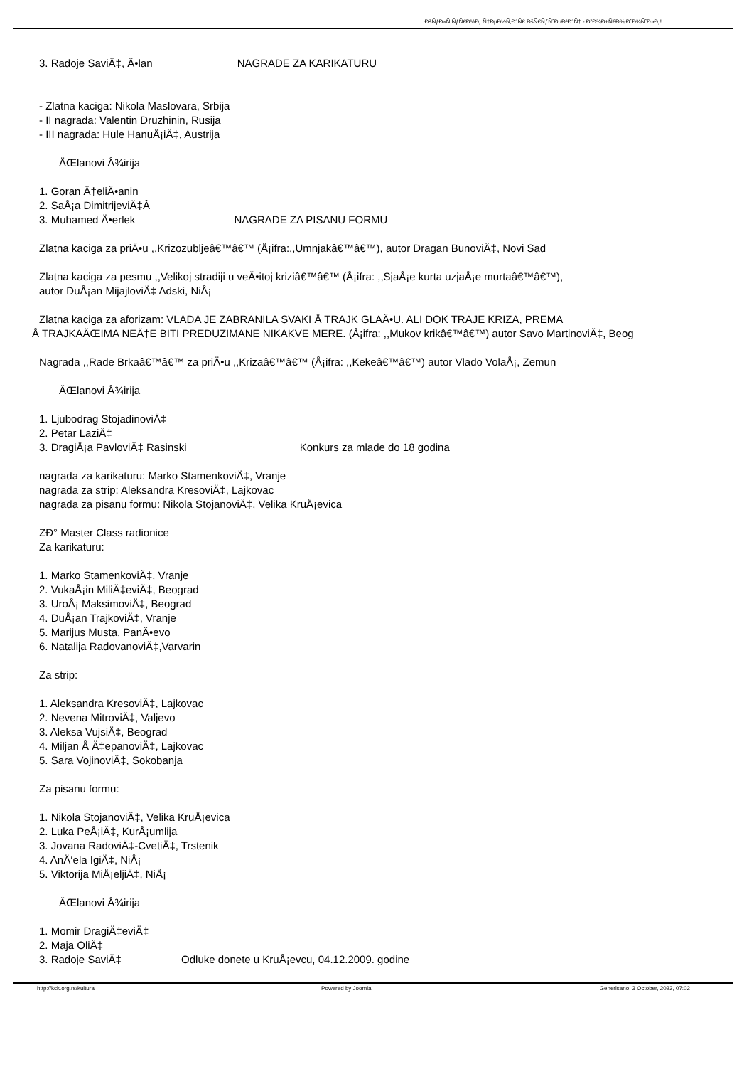ÐšÑƒÐ»Ñ‚ÑƒÑ€Ð½Ð¸ Ñ†ÐµÐ½Ñ‚Ð°Ñ€ ÐšÑ€ÑƒÑˆÐµÐ²Ð°Ñ† - Ð”Ð¾Ð±Ñ€Ð¾ Ð´Ð¾ÑˆÐ»Ð¸!
3. Radoje SaviÄ‡, Ä•lan NAGRADE ZA KARIKATURU
- Zlatna kaciga: Nikola Maslovara, Srbija
- II nagrada: Valentin Druzhinin, Rusija
- III nagrada: Hule HanuÅ¡iÄ‡, Austrija
ÄŒlanovi Å¾irija
1. Goran Ä†eliÄ•anin
2. SaÅ¡a DimitrijeviÄ‡Â
3. Muhamed Ä•erlek NAGRADE ZA PISANU FORMU
Zlatna kaciga za priÄ•u ,,Krizozubljeâ€™â€™ (Å¡ifra:,,Umnjakâ€™â€™), autor Dragan BunoviÄ‡, Novi Sad
Zlatna kaciga za pesmu ,,Velikoj stradiji u veÄ•itoj kriziâ€™â€™ (Å¡ifra: ,,SjaÅ¡e kurta uzjaÅ¡e murtaâ€™â€™),
autor DuÅ¡an MijajloviÄ‡ Adski, NiÅ¡
Zlatna kaciga za aforizam: VLADA JE ZABRANILA SVAKI Å TRAJK GLAÄ•U. ALI DOK TRAJE KRIZA, PREMA
Å TRAJKAÄŒIMA NEÄ†E BITI PREDUZIMANE NIKAKVE MERE. (Å¡ifra: ,,Mukov krikâ€™â€™) autor Savo MartinoviÄ‡, Beog
Nagrada ,,Rade Brkaâ€™â€™ za priÄ•u ,,Krizaâ€™â€™ (Å¡ifra: ,,Kekeâ€™â€™) autor Vlado VolaÅ¡, Zemun
ÄŒlanovi Å¾irija
1. Ljubodrag StojadinoviÄ‡
2. Petar LaziÄ‡
3. DragiÅ¡a PavloviÄ‡ Rasinski Konkurs za mlade do 18 godina
nagrada za karikaturu: Marko StamenkoviÄ‡, Vranje
nagrada za strip: Aleksandra KresoviÄ‡, Lajkovac
nagrada za pisanu formu: Nikola StojanoviÄ‡, Velika KruÅ¡evica
ZÐ° Master Class radionice
Za karikaturu:
1. Marko StamenkoviÄ‡, Vranje
2. VukaÅ¡in MiliÄ‡eviÄ‡, Beograd
3. UroÅ¡ MaksimoviÄ‡, Beograd
4. DuÅ¡an TrajkoviÄ‡, Vranje
5. Marijus Musta, PanÄ•evo
6. Natalija RadovanoviÄ‡,Varvarin
Za strip:
1. Aleksandra KresoviÄ‡, Lajkovac
2. Nevena MitroviÄ‡, Valjevo
3. Aleksa VujsiÄ‡, Beograd
4. Miljan Å Ä‡epanoviÄ‡, Lajkovac
5. Sara VojinoviÄ‡, Sokobanja
Za pisanu formu:
1. Nikola StojanoviÄ‡, Velika KruÅ¡evica
2. Luka PeÅ¡iÄ‡, KurÅ¡umlija
3. Jovana RadoviÄ‡-CvetiÄ‡, Trstenik
4. AnÄ‘ela IgiÄ‡, NiÅ¡
5. Viktorija MiÅ¡eljiÄ‡, NiÅ¡
ÄŒlanovi Å¾irija
1. Momir DragiÄ‡eviÄ‡
2. Maja OliÄ‡
3. Radoje SaviÄ‡ Odluke donete u KruÅ¡evcu, 04.12.2009. godine
http://kck.org.rs/kultura Powered by Joomla! Generisano: 3 October, 2023, 07:02